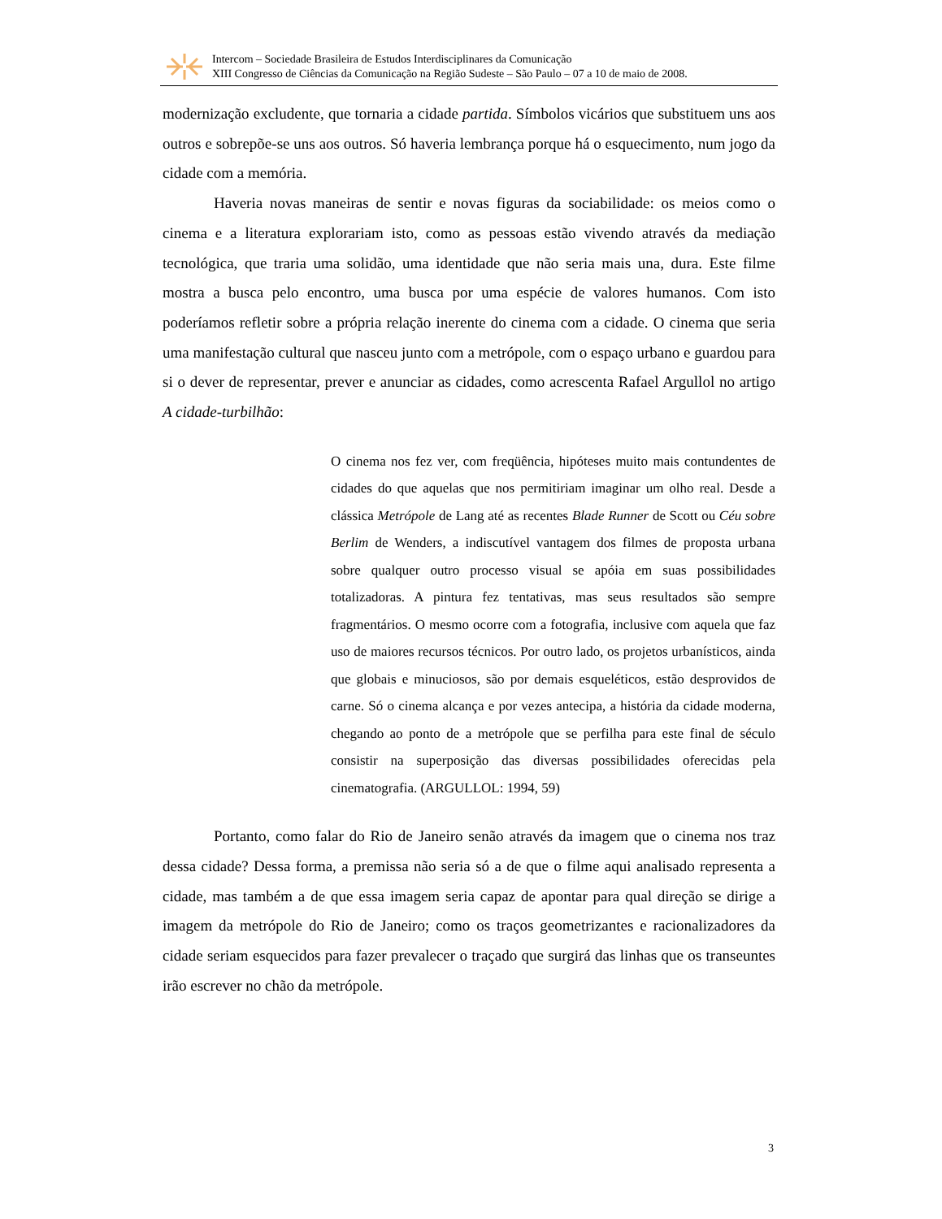Intercom – Sociedade Brasileira de Estudos Interdisciplinares da Comunicação
XIII Congresso de Ciências da Comunicação na Região Sudeste – São Paulo – 07 a 10 de maio de 2008.
modernização excludente, que tornaria a cidade partida. Símbolos vicários que substituem uns aos outros e sobrepõe-se uns aos outros. Só haveria lembrança porque há o esquecimento, num jogo da cidade com a memória.
Haveria novas maneiras de sentir e novas figuras da sociabilidade: os meios como o cinema e a literatura explorariam isto, como as pessoas estão vivendo através da mediação tecnológica, que traria uma solidão, uma identidade que não seria mais una, dura. Este filme mostra a busca pelo encontro, uma busca por uma espécie de valores humanos. Com isto poderíamos refletir sobre a própria relação inerente do cinema com a cidade. O cinema que seria uma manifestação cultural que nasceu junto com a metrópole, com o espaço urbano e guardou para si o dever de representar, prever e anunciar as cidades, como acrescenta Rafael Argullol no artigo A cidade-turbilhão:
O cinema nos fez ver, com freqüência, hipóteses muito mais contundentes de cidades do que aquelas que nos permitiriam imaginar um olho real. Desde a clássica Metrópole de Lang até as recentes Blade Runner de Scott ou Céu sobre Berlim de Wenders, a indiscutível vantagem dos filmes de proposta urbana sobre qualquer outro processo visual se apóia em suas possibilidades totalizadoras. A pintura fez tentativas, mas seus resultados são sempre fragmentários. O mesmo ocorre com a fotografia, inclusive com aquela que faz uso de maiores recursos técnicos. Por outro lado, os projetos urbanísticos, ainda que globais e minuciosos, são por demais esqueléticos, estão desprovidos de carne. Só o cinema alcança e por vezes antecipa, a história da cidade moderna, chegando ao ponto de a metrópole que se perfilha para este final de século consistir na superposição das diversas possibilidades oferecidas pela cinematografia. (ARGULLOL: 1994, 59)
Portanto, como falar do Rio de Janeiro senão através da imagem que o cinema nos traz dessa cidade? Dessa forma, a premissa não seria só a de que o filme aqui analisado representa a cidade, mas também a de que essa imagem seria capaz de apontar para qual direção se dirige a imagem da metrópole do Rio de Janeiro; como os traços geometrizantes e racionalizadores da cidade seriam esquecidos para fazer prevalecer o traçado que surgirá das linhas que os transeuntes irão escrever no chão da metrópole.
3